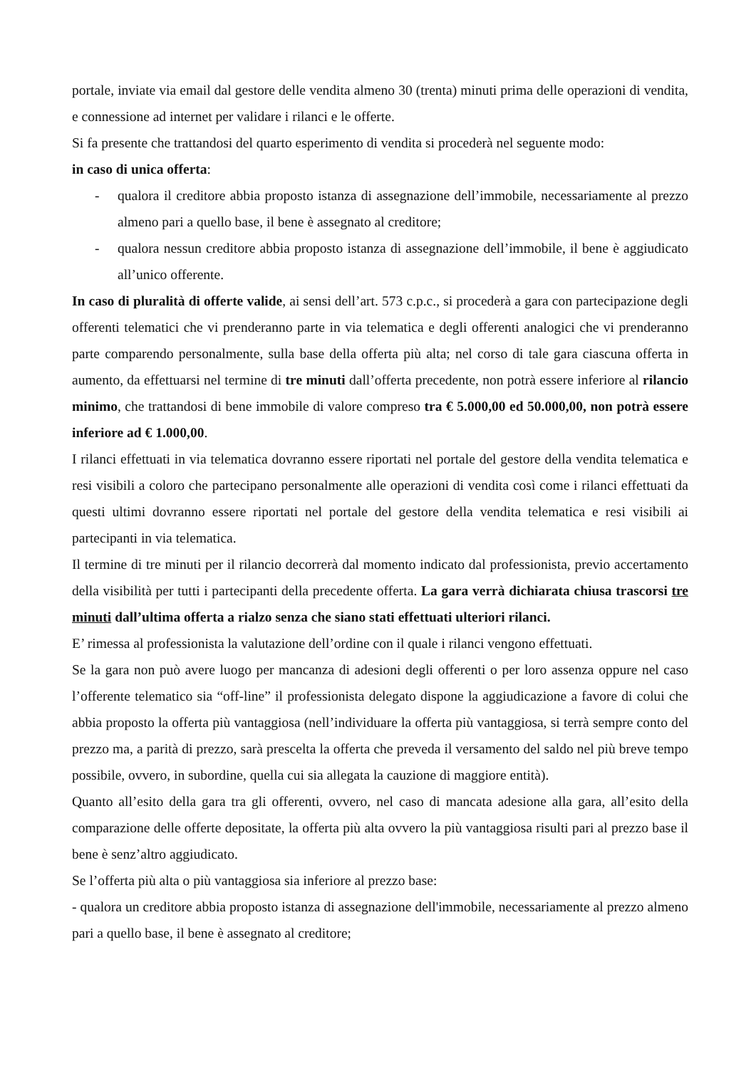portale, inviate via email dal gestore delle vendita almeno 30 (trenta) minuti prima delle operazioni di vendita, e connessione ad internet per validare i rilanci e le offerte.
Si fa presente che trattandosi del quarto esperimento di vendita si procederà nel seguente modo:
in caso di unica offerta:
- qualora il creditore abbia proposto istanza di assegnazione dell’immobile, necessariamente al prezzo almeno pari a quello base, il bene è assegnato al creditore;
- qualora nessun creditore abbia proposto istanza di assegnazione dell’immobile, il bene è aggiudicato all’unico offerente.
In caso di pluralità di offerte valide, ai sensi dell’art. 573 c.p.c., si procederà a gara con partecipazione degli offerenti telematici che vi prenderanno parte in via telematica e degli offerenti analogici che vi prenderanno parte comparendo personalmente, sulla base della offerta più alta; nel corso di tale gara ciascuna offerta in aumento, da effettuarsi nel termine di tre minuti dall’offerta precedente, non potrà essere inferiore al rilancio minimo, che trattandosi di bene immobile di valore compreso tra € 5.000,00 ed 50.000,00, non potrà essere inferiore ad € 1.000,00.
I rilanci effettuati in via telematica dovranno essere riportati nel portale del gestore della vendita telematica e resi visibili a coloro che partecipano personalmente alle operazioni di vendita così come i rilanci effettuati da questi ultimi dovranno essere riportati nel portale del gestore della vendita telematica e resi visibili ai partecipanti in via telematica.
Il termine di tre minuti per il rilancio decorrerà dal momento indicato dal professionista, previo accertamento della visibilità per tutti i partecipanti della precedente offerta. La gara verrà dichiarata chiusa trascorsi tre minuti dall’ultima offerta a rialzo senza che siano stati effettuati ulteriori rilanci.
E’ rimessa al professionista la valutazione dell’ordine con il quale i rilanci vengono effettuati.
Se la gara non può avere luogo per mancanza di adesioni degli offerenti o per loro assenza oppure nel caso l’offerente telematico sia “off-line” il professionista delegato dispone la aggiudicazione a favore di colui che abbia proposto la offerta più vantaggiosa (nell’individuare la offerta più vantaggiosa, si terrà sempre conto del prezzo ma, a parità di prezzo, sarà prescelta la offerta che preveda il versamento del saldo nel più breve tempo possibile, ovvero, in subordine, quella cui sia allegata la cauzione di maggiore entità).
Quanto all’esito della gara tra gli offerenti, ovvero, nel caso di mancata adesione alla gara, all’esito della comparazione delle offerte depositate, la offerta più alta ovvero la più vantaggiosa risulti pari al prezzo base il bene è senz’altro aggiudicato.
Se l’offerta più alta o più vantaggiosa sia inferiore al prezzo base:
- qualora un creditore abbia proposto istanza di assegnazione dell'immobile, necessariamente al prezzo almeno pari a quello base, il bene è assegnato al creditore;